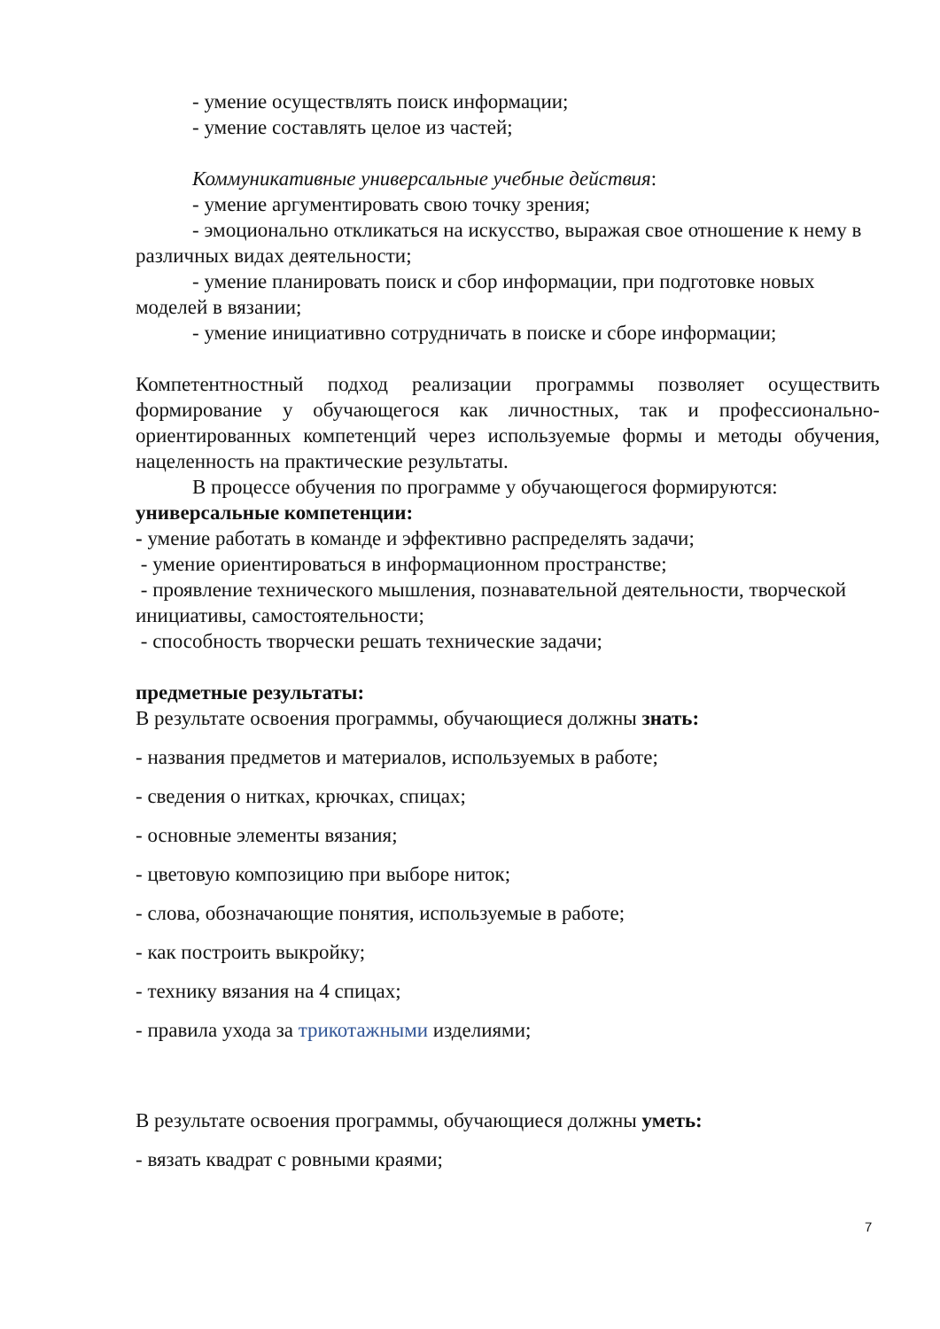- умение осуществлять поиск информации;
- умение составлять целое из частей;
Коммуникативные универсальные учебные действия:
- умение аргументировать свою точку зрения;
- эмоционально откликаться на искусство, выражая свое отношение к нему в различных видах деятельности;
- умение планировать поиск и сбор информации, при подготовке новых моделей в вязании;
- умение инициативно сотрудничать в поиске и сборе информации;
Компетентностный подход реализации программы позволяет осуществить формирование у обучающегося как личностных, так и профессионально-ориентированных компетенций через используемые формы и методы обучения, нацеленность на практические результаты.
В процессе обучения по программе у обучающегося формируются:
универсальные компетенции:
- умение работать в команде и эффективно распределять задачи;
- умение ориентироваться в информационном пространстве;
- проявление технического мышления, познавательной деятельности, творческой инициативы, самостоятельности;
- способность творчески решать технические задачи;
предметные результаты:
В результате освоения программы, обучающиеся должны знать:
- названия предметов и материалов, используемых в работе;
- сведения о нитках, крючках, спицах;
- основные элементы вязания;
- цветовую композицию при выборе ниток;
- слова, обозначающие понятия, используемые в работе;
- как построить выкройку;
- технику вязания на 4 спицах;
- правила ухода за трикотажными изделиями;
В результате освоения программы, обучающиеся должны уметь:
- вязать квадрат с ровными краями;
7